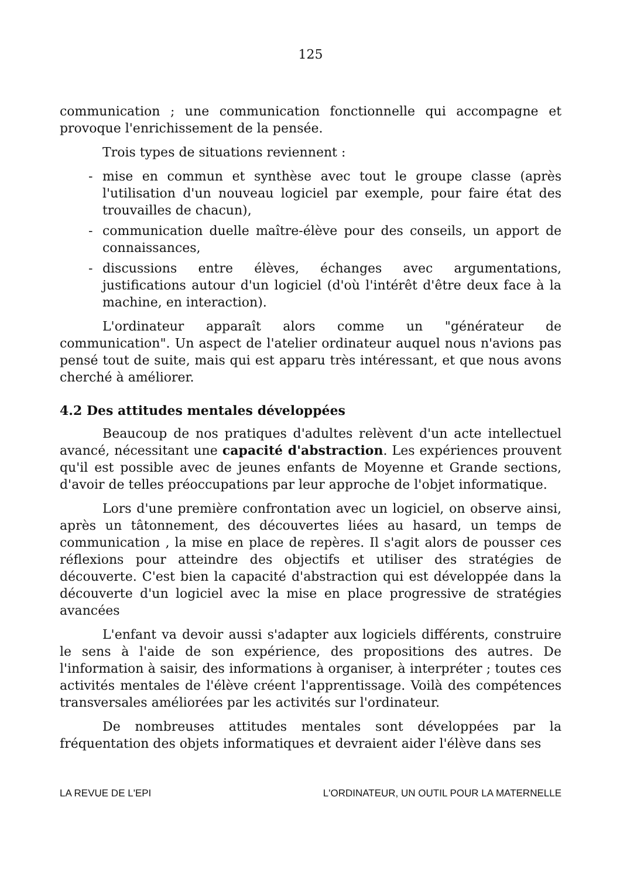125
communication ; une communication fonctionnelle qui accompagne et provoque l'enrichissement de la pensée.
Trois types de situations reviennent :
- mise en commun et synthèse avec tout le groupe classe (après l'utilisation d'un nouveau logiciel par exemple, pour faire état des trouvailles de chacun),
- communication duelle maître-élève pour des conseils, un apport de connaissances,
- discussions entre élèves, échanges avec argumentations, justifications autour d'un logiciel (d'où l'intérêt d'être deux face à la machine, en interaction).
L'ordinateur apparaît alors comme un "générateur de communication". Un aspect de l'atelier ordinateur auquel nous n'avions pas pensé tout de suite, mais qui est apparu très intéressant, et que nous avons cherché à améliorer.
4.2 Des attitudes mentales développées
Beaucoup de nos pratiques d'adultes relèvent d'un acte intellectuel avancé, nécessitant une capacité d'abstraction. Les expériences prouvent qu'il est possible avec de jeunes enfants de Moyenne et Grande sections, d'avoir de telles préoccupations par leur approche de l'objet informatique.
Lors d'une première confrontation avec un logiciel, on observe ainsi, après un tâtonnement, des découvertes liées au hasard, un temps de communication , la mise en place de repères. Il s'agit alors de pousser ces réflexions pour atteindre des objectifs et utiliser des stratégies de découverte. C'est bien la capacité d'abstraction qui est développée dans la découverte d'un logiciel avec la mise en place progressive de stratégies avancées
L'enfant va devoir aussi s'adapter aux logiciels différents, construire le sens à l'aide de son expérience, des propositions des autres. De l'information à saisir, des informations à organiser, à interpréter ; toutes ces activités mentales de l'élève créent l'apprentissage. Voilà des compétences transversales améliorées par les activités sur l'ordinateur.
De nombreuses attitudes mentales sont développées par la fréquentation des objets informatiques et devraient aider l'élève dans ses
LA REVUE DE L'EPI L'ORDINATEUR, UN OUTIL POUR LA MATERNELLE